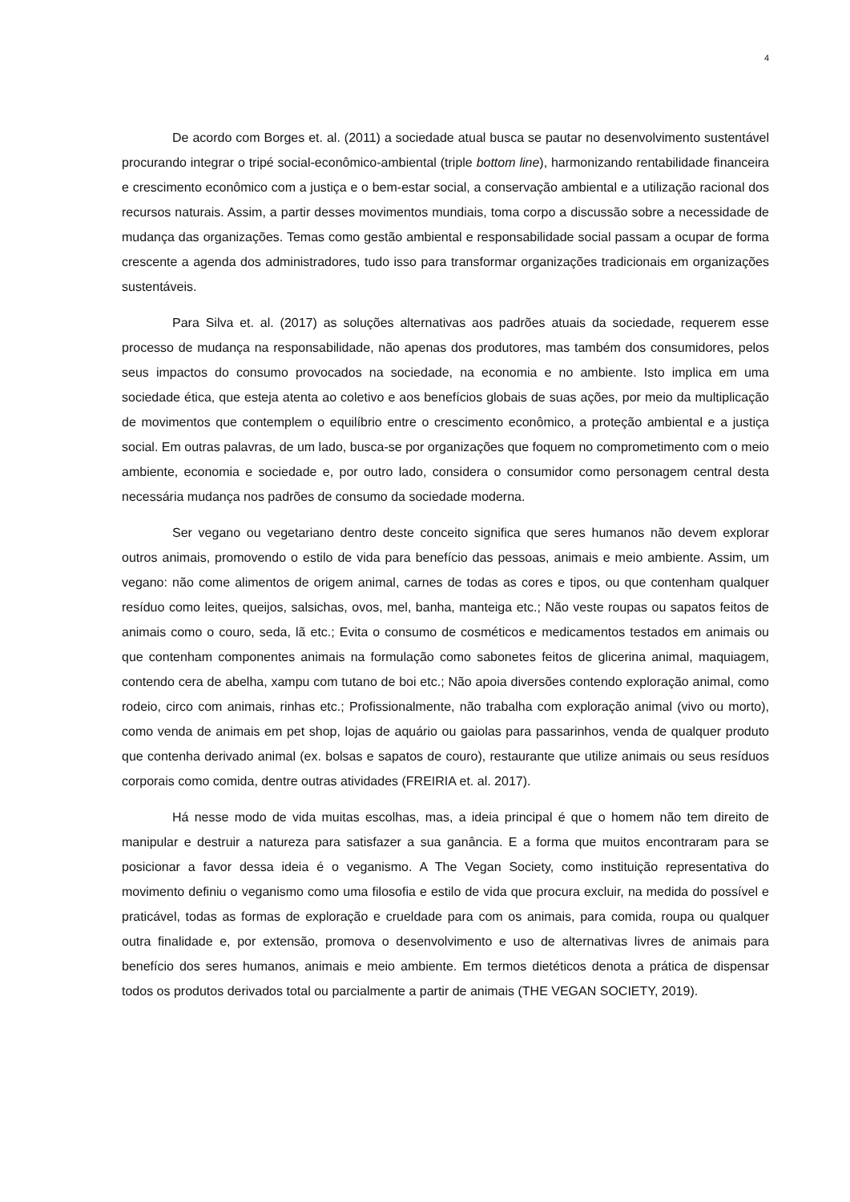4
De acordo com Borges et. al. (2011) a sociedade atual busca se pautar no desenvolvimento sustentável procurando integrar o tripé social-econômico-ambiental (triple bottom line), harmonizando rentabilidade financeira e crescimento econômico com a justiça e o bem-estar social, a conservação ambiental e a utilização racional dos recursos naturais. Assim, a partir desses movimentos mundiais, toma corpo a discussão sobre a necessidade de mudança das organizações. Temas como gestão ambiental e responsabilidade social passam a ocupar de forma crescente a agenda dos administradores, tudo isso para transformar organizações tradicionais em organizações sustentáveis.
Para Silva et. al. (2017) as soluções alternativas aos padrões atuais da sociedade, requerem esse processo de mudança na responsabilidade, não apenas dos produtores, mas também dos consumidores, pelos seus impactos do consumo provocados na sociedade, na economia e no ambiente. Isto implica em uma sociedade ética, que esteja atenta ao coletivo e aos benefícios globais de suas ações, por meio da multiplicação de movimentos que contemplem o equilíbrio entre o crescimento econômico, a proteção ambiental e a justiça social. Em outras palavras, de um lado, busca-se por organizações que foquem no comprometimento com o meio ambiente, economia e sociedade e, por outro lado, considera o consumidor como personagem central desta necessária mudança nos padrões de consumo da sociedade moderna.
Ser vegano ou vegetariano dentro deste conceito significa que seres humanos não devem explorar outros animais, promovendo o estilo de vida para benefício das pessoas, animais e meio ambiente. Assim, um vegano: não come alimentos de origem animal, carnes de todas as cores e tipos, ou que contenham qualquer resíduo como leites, queijos, salsichas, ovos, mel, banha, manteiga etc.; Não veste roupas ou sapatos feitos de animais como o couro, seda, lã etc.; Evita o consumo de cosméticos e medicamentos testados em animais ou que contenham componentes animais na formulação como sabonetes feitos de glicerina animal, maquiagem, contendo cera de abelha, xampu com tutano de boi etc.; Não apoia diversões contendo exploração animal, como rodeio, circo com animais, rinhas etc.; Profissionalmente, não trabalha com exploração animal (vivo ou morto), como venda de animais em pet shop, lojas de aquário ou gaiolas para passarinhos, venda de qualquer produto que contenha derivado animal (ex. bolsas e sapatos de couro), restaurante que utilize animais ou seus resíduos corporais como comida, dentre outras atividades (FREIRIA et. al. 2017).
Há nesse modo de vida muitas escolhas, mas, a ideia principal é que o homem não tem direito de manipular e destruir a natureza para satisfazer a sua ganância. E a forma que muitos encontraram para se posicionar a favor dessa ideia é o veganismo. A The Vegan Society, como instituição representativa do movimento definiu o veganismo como uma filosofia e estilo de vida que procura excluir, na medida do possível e praticável, todas as formas de exploração e crueldade para com os animais, para comida, roupa ou qualquer outra finalidade e, por extensão, promova o desenvolvimento e uso de alternativas livres de animais para benefício dos seres humanos, animais e meio ambiente. Em termos dietéticos denota a prática de dispensar todos os produtos derivados total ou parcialmente a partir de animais (THE VEGAN SOCIETY, 2019).